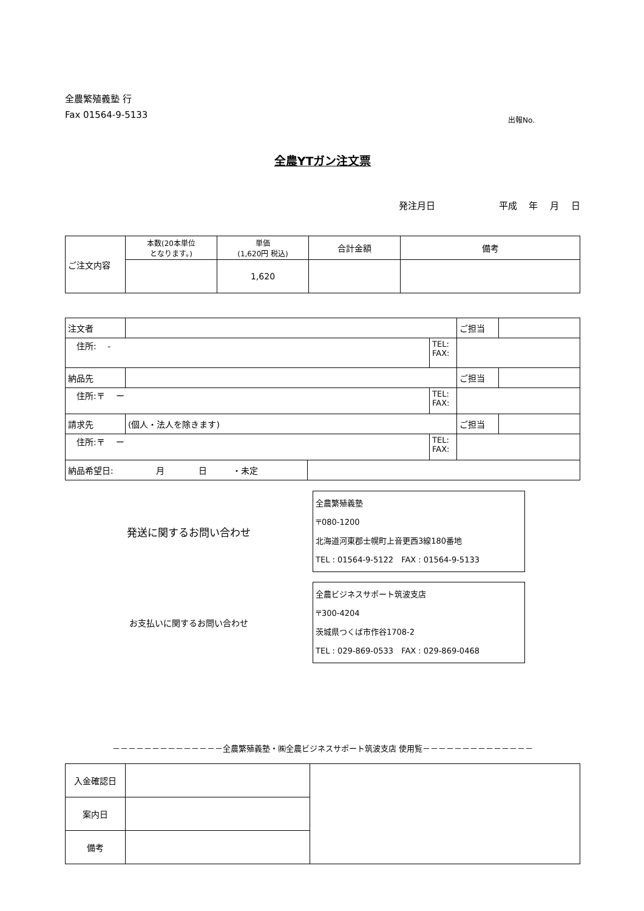全農繁殖義塾 行
Fax 01564-9-5133
出報No.
全農YTガン注文票
発注月日　　　　　　　平成　 年　 月　 日
| ご注文内容 | 本数(20本単位 となります。) | 単価 (1,620円 税込) | 合計金額 | 備考 |
| | | 1,620 | | |
| 注文者 | | | ご担当 | |
| 住所: - | | TEL: FAX: | | |
| 納品先 | | | ご担当 | |
| 住所:〒 ー | | TEL: FAX: | | |
| 請求先 | (個人・法人を除きます) | | ご担当 | |
| 住所:〒 ー | | TEL: FAX: | | |
| 納品希望日: 月 日 ・未定 | |
発送に関するお問い合わせ
全農繁殖義塾
〒080-1200
北海道河東郡士幌町上音更西3線180番地
TEL : 01564-9-5122　FAX : 01564-9-5133
お支払いに関するお問い合わせ
全農ビジネスサポート筑波支店
〒300-4204
茨城県つくば市作谷1708-2
TEL : 029-869-0533　FAX : 029-869-0468
－－－－－－－－－－－－－－全農繁殖義塾・㈱全農ビジネスサポート筑波支店 使用覧－－－－－－－－－－－－－－
| 入金確認日 | | |
| 案内日 | | |
| 備考 | | |